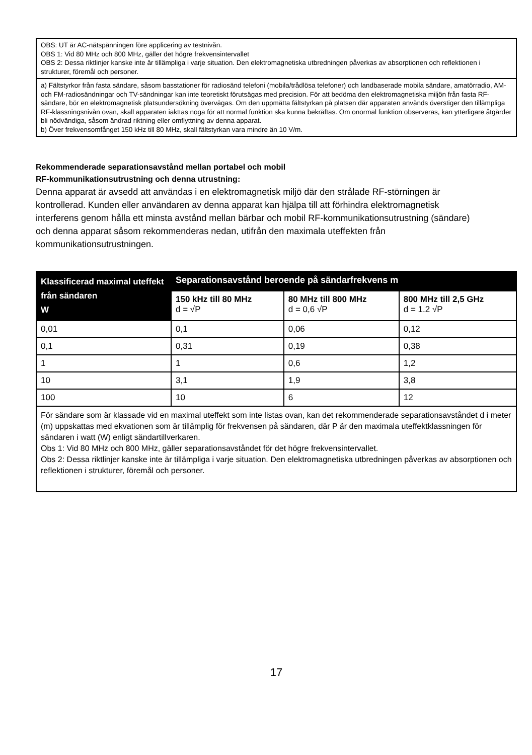OBS: UT är AC-nätspänningen före applicering av testnivån.
OBS 1: Vid 80 MHz och 800 MHz, gäller det högre frekvensintervallet
OBS 2: Dessa riktlinjer kanske inte är tillämpliga i varje situation. Den elektromagnetiska utbredningen påverkas av absorptionen och reflektionen i strukturer, föremål och personer.
a) Fältstyrkor från fasta sändare, såsom basstationer för radiosänd telefoni (mobila/trådlösa telefoner) och landbaserade mobila sändare, amatörradio, AM- och FM-radiosändningar och TV-sändningar kan inte teoretiskt förutsägas med precision. För att bedöma den elektromagnetiska miljön från fasta RF-sändare, bör en elektromagnetisk platsundersökning övervägas. Om den uppmätta fältstyrkan på platsen där apparaten används överstiger den tillämpliga RF-klassningsnivån ovan, skall apparaten iakttas noga för att normal funktion ska kunna bekräftas. Om onormal funktion observeras, kan ytterligare åtgärder bli nödvändiga, såsom ändrad riktning eller omflyttning av denna apparat.
b) Över frekvensomfånget 150 kHz till 80 MHz, skall fältstyrkan vara mindre än 10 V/m.
Rekommenderade separationsavstånd mellan portabel och mobil
RF-kommunikationsutrustning och denna utrustning:
Denna apparat är avsedd att användas i en elektromagnetisk miljö där den strålade RF-störningen är kontrollerad. Kunden eller användaren av denna apparat kan hjälpa till att förhindra elektromagnetisk interferens genom hålla ett minsta avstånd mellan bärbar och mobil RF-kommunikationsutrustning (sändare) och denna apparat såsom rekommenderas nedan, utifrån den maximala uteffekten från kommunikationsutrustningen.
| Klassificerad maximal uteffekt från sändaren W | Separationsavstånd beroende på sändarfrekvens m | | |
| --- | --- | --- | --- |
| | 150 kHz till 80 MHz d = √P | 80 MHz till 800 MHz d = 0,6 √P | 800 MHz till 2,5 GHz d = 1.2 √P |
| 0,01 | 0,1 | 0,06 | 0,12 |
| 0,1 | 0,31 | 0,19 | 0,38 |
| 1 | 1 | 0,6 | 1,2 |
| 10 | 3,1 | 1,9 | 3,8 |
| 100 | 10 | 6 | 12 |
| För sändare som är klassade vid en maximal uteffekt som inte listas ovan, kan det rekommenderade separationsavståndet d i meter (m) uppskattas med ekvationen som är tillämplig för frekvensen på sändaren, där P är den maximala uteffektklassningen för sändaren i watt (W) enligt sändartillverkaren. Obs 1: Vid 80 MHz och 800 MHz, gäller separationsavståndet för det högre frekvensintervallet. Obs 2: Dessa riktlinjer kanske inte är tillämpliga i varje situation. Den elektromagnetiska utbredningen påverkas av absorptionen och reflektionen i strukturer, föremål och personer. | | | |
17